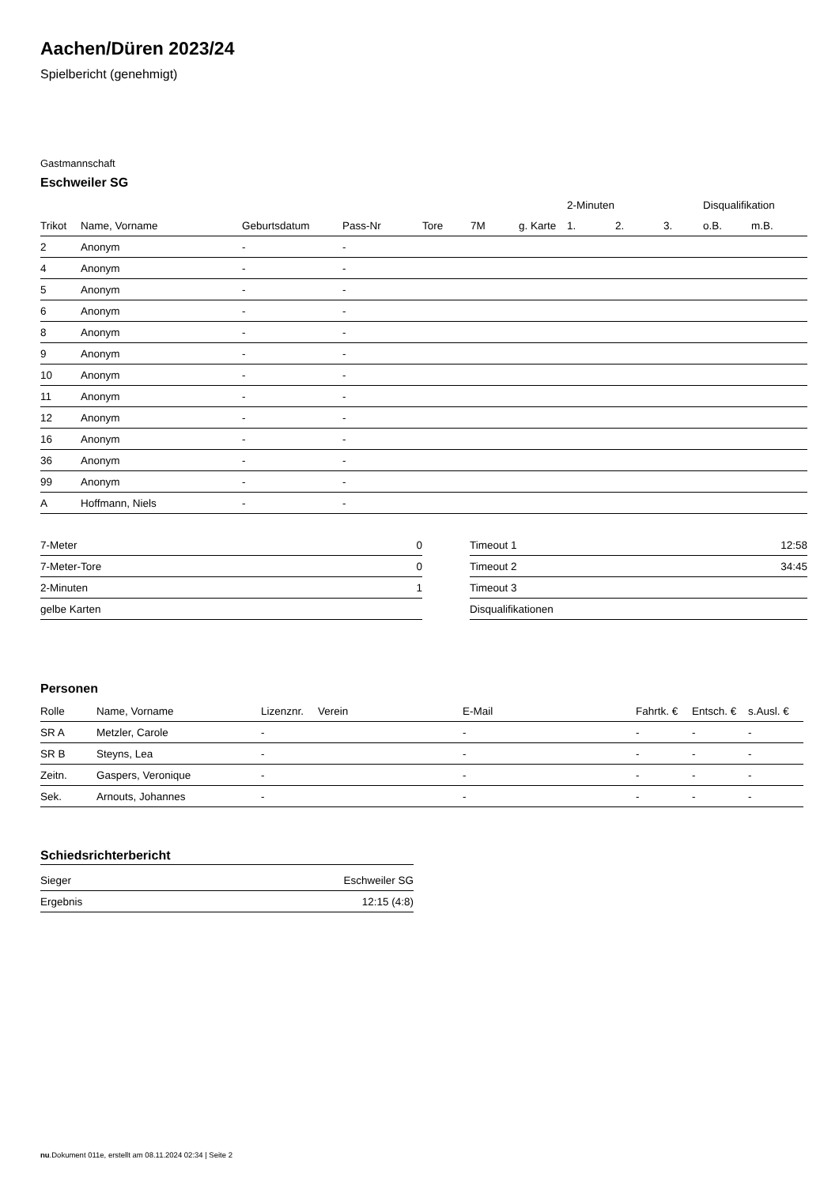Aachen/Düren 2023/24
Spielbericht (genehmigt)
Gastmannschaft
Eschweiler SG
| | | | | | | | 2-Minuten | | | Disqualifikation | |
| --- | --- | --- | --- | --- | --- | --- | --- | --- | --- | --- | --- |
| Trikot | Name, Vorname | Geburtsdatum | Pass-Nr | Tore | 7M | g. Karte | 1. | 2. | 3. | o.B. | m.B. |
| 2 | Anonym | - | - | | | | | | | | |
| 4 | Anonym | - | - | | | | | | | | |
| 5 | Anonym | - | - | | | | | | | | |
| 6 | Anonym | - | - | | | | | | | | |
| 8 | Anonym | - | - | | | | | | | | |
| 9 | Anonym | - | - | | | | | | | | |
| 10 | Anonym | - | - | | | | | | | | |
| 11 | Anonym | - | - | | | | | | | | |
| 12 | Anonym | - | - | | | | | | | | |
| 16 | Anonym | - | - | | | | | | | | |
| 36 | Anonym | - | - | | | | | | | | |
| 99 | Anonym | - | - | | | | | | | | |
| A | Hoffmann, Niels | - | - | | | | | | | | |
| 7-Meter | 0 |
| 7-Meter-Tore | 0 |
| 2-Minuten | 1 |
| gelbe Karten | |
| Timeout 1 | 12:58 |
| Timeout 2 | 34:45 |
| Timeout 3 | |
| Disqualifikationen | |
Personen
| Rolle | Name, Vorname | Lizenznr. | Verein | E-Mail | Fahrtk. € | Entsch. € | s.Ausl. € |
| --- | --- | --- | --- | --- | --- | --- | --- |
| SR A | Metzler, Carole | - | | - | - | - | - |
| SR B | Steyns, Lea | - | | - | - | - | - |
| Zeitn. | Gaspers, Veronique | - | | - | - | - | - |
| Sek. | Arnouts, Johannes | - | | - | - | - | - |
Schiedsrichterbericht
| Sieger | Eschweiler SG |
| Ergebnis | 12:15 (4:8) |
nu.Dokument 011e, erstellt am 08.11.2024 02:34 | Seite 2